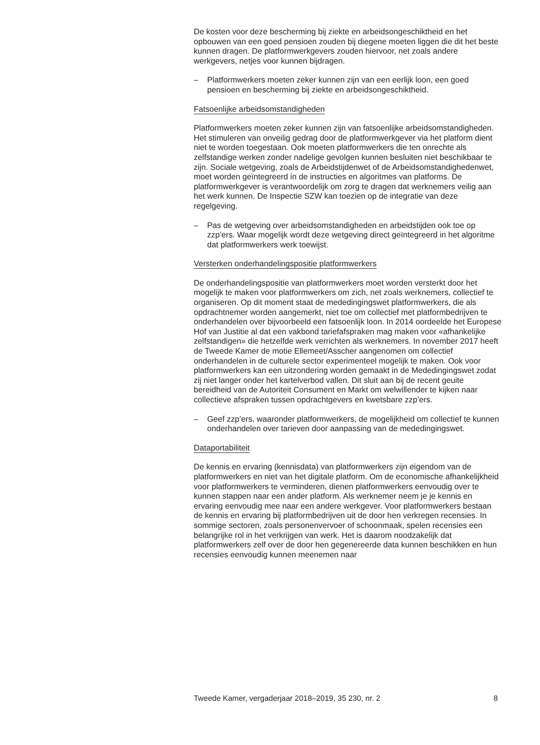De kosten voor deze bescherming bij ziekte en arbeidsongeschiktheid en het opbouwen van een goed pensioen zouden bij diegene moeten liggen die dit het beste kunnen dragen. De platformwerkgevers zouden hiervoor, net zoals andere werkgevers, netjes voor kunnen bijdragen.
– Platformwerkers moeten zeker kunnen zijn van een eerlijk loon, een goed pensioen en bescherming bij ziekte en arbeidsongeschiktheid.
Fatsoenlijke arbeidsomstandigheden
Platformwerkers moeten zeker kunnen zijn van fatsoenlijke arbeidsom­standigheden. Het stimuleren van onveilig gedrag door de platformwerk­gever via het platform dient niet te worden toegestaan. Ook moeten platformwerkers die ten onrechte als zelfstandige werken zonder nadelige gevolgen kunnen besluiten niet beschikbaar te zijn. Sociale wetgeving, zoals de Arbeidstijdenwet of de Arbeidsomstandighedenwet, moet worden geïntegreerd in de instructies en algoritmes van platforms. De platformwerkgever is verantwoordelijk om zorg te dragen dat werknemers veilig aan het werk kunnen. De Inspectie SZW kan toezien op de integratie van deze regelgeving.
– Pas de wetgeving over arbeidsomstandigheden en arbeidstijden ook toe op zzp’ers. Waar mogelijk wordt deze wetgeving direct geïnte­greerd in het algoritme dat platformwerkers werk toewijst.
Versterken onderhandelingspositie platformwerkers
De onderhandelingspositie van platformwerkers moet worden versterkt door het mogelijk te maken voor platformwerkers om zich, net zoals werknemers, collectief te organiseren. Op dit moment staat de mededin­gingswet platformwerkers, die als opdrachtnemer worden aangemerkt, niet toe om collectief met platformbedrijven te onderhandelen over bijvoorbeeld een fatsoenlijk loon. In 2014 oordeelde het Europese Hof van Justitie al dat een vakbond tariefafspraken mag maken voor «afhankelijke zelfstandigen» die hetzelfde werk verrichten als werknemers. In november 2017 heeft de Tweede Kamer de motie Ellemeet/Asscher aangenomen om collectief onderhandelen in de culturele sector experimenteel mogelijk te maken. Ook voor platformwerkers kan een uitzondering worden gemaakt in de Mededingingswet zodat zij niet langer onder het kartelverbod vallen. Dit sluit aan bij de recent geuite bereidheid van de Autoriteit Consument en Markt om welwillender te kijken naar collectieve afspraken tussen opdrachtgevers en kwetsbare zzp’ers.
– Geef zzp’ers, waaronder platformwerkers, de mogelijkheid om collectief te kunnen onderhandelen over tarieven door aanpassing van de mededingingswet.
Dataportabiliteit
De kennis en ervaring (kennisdata) van platformwerkers zijn eigendom van de platformwerkers en niet van het digitale platform. Om de econo­mische afhankelijkheid voor platformwerkers te verminderen, dienen platformwerkers eenvoudig over te kunnen stappen naar een ander platform. Als werknemer neem je je kennis en ervaring eenvoudig mee naar een andere werkgever. Voor platformwerkers bestaan de kennis en ervaring bij platformbedrijven uit de door hen verkregen recensies. In sommige sectoren, zoals personenvervoer of schoonmaak, spelen recensies een belangrijke rol in het verkrijgen van werk. Het is daarom noodzakelijk dat platformwerkers zelf over de door hen gegenereerde data kunnen beschikken en hun recensies eenvoudig kunnen meenemen naar
Tweede Kamer, vergaderjaar 2018–2019, 35 230, nr. 2 8